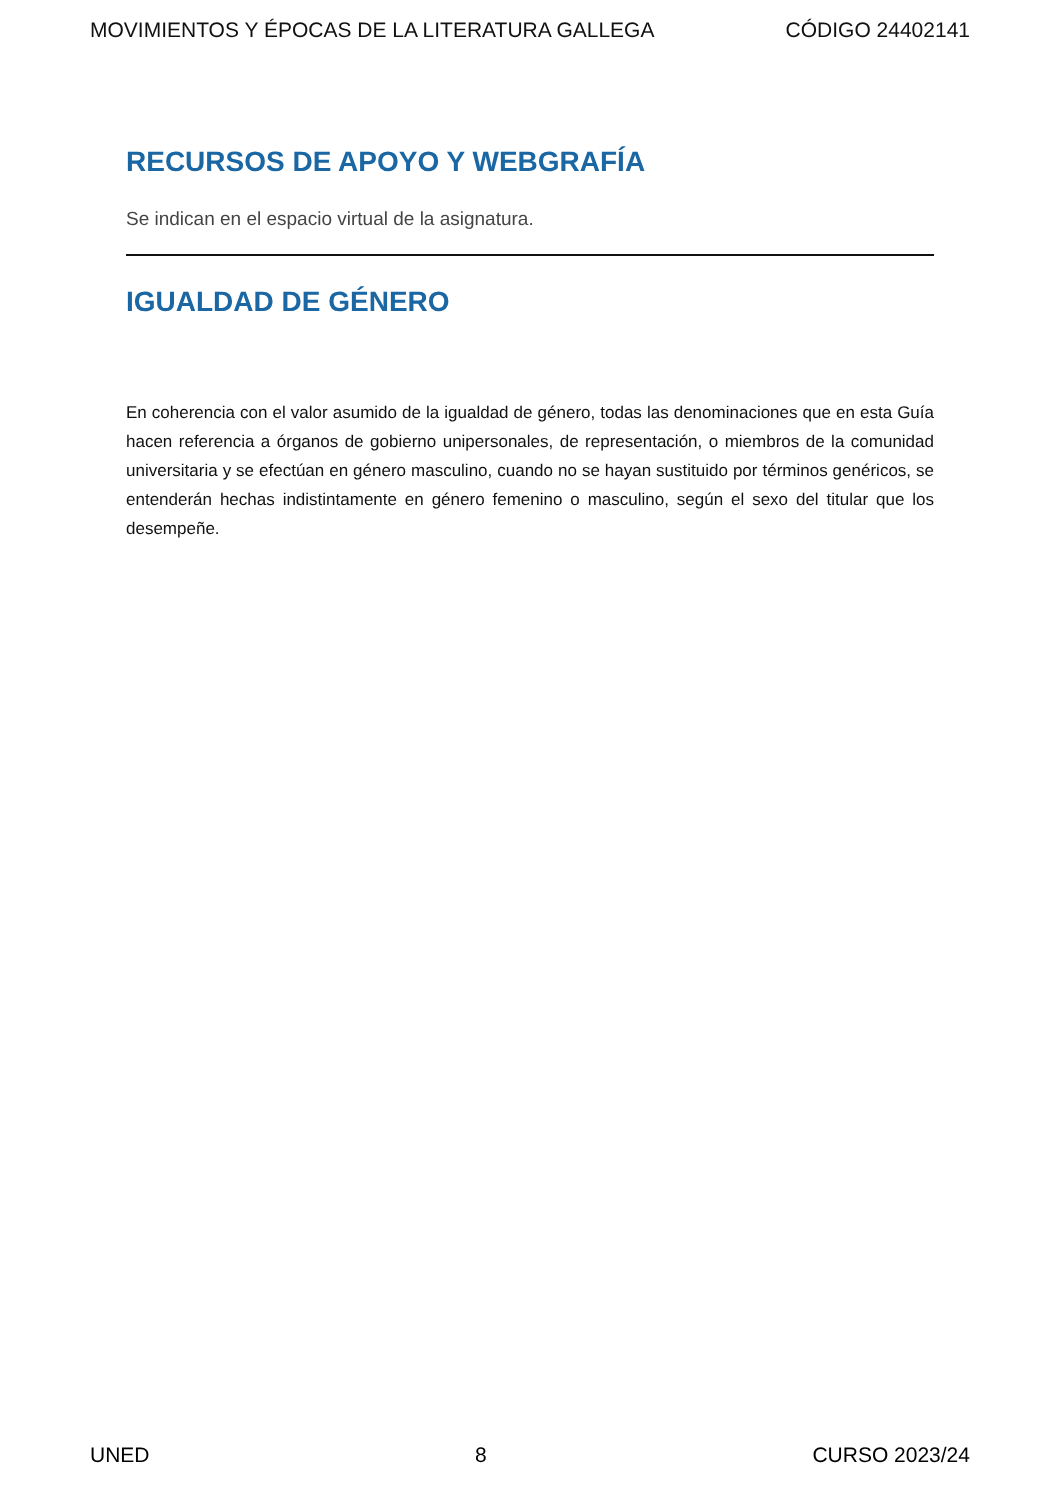MOVIMIENTOS Y ÉPOCAS DE LA LITERATURA GALLEGA CÓDIGO 24402141
RECURSOS DE APOYO Y WEBGRAFÍA
Se indican en el espacio virtual de la asignatura.
IGUALDAD DE GÉNERO
En coherencia con el valor asumido de la igualdad de género, todas las denominaciones que en esta Guía hacen referencia a órganos de gobierno unipersonales, de representación, o miembros de la comunidad universitaria y se efectúan en género masculino, cuando no se hayan sustituido por términos genéricos, se entenderán hechas indistintamente en género femenino o masculino, según el sexo del titular que los desempeñe.
UNED 8 CURSO 2023/24